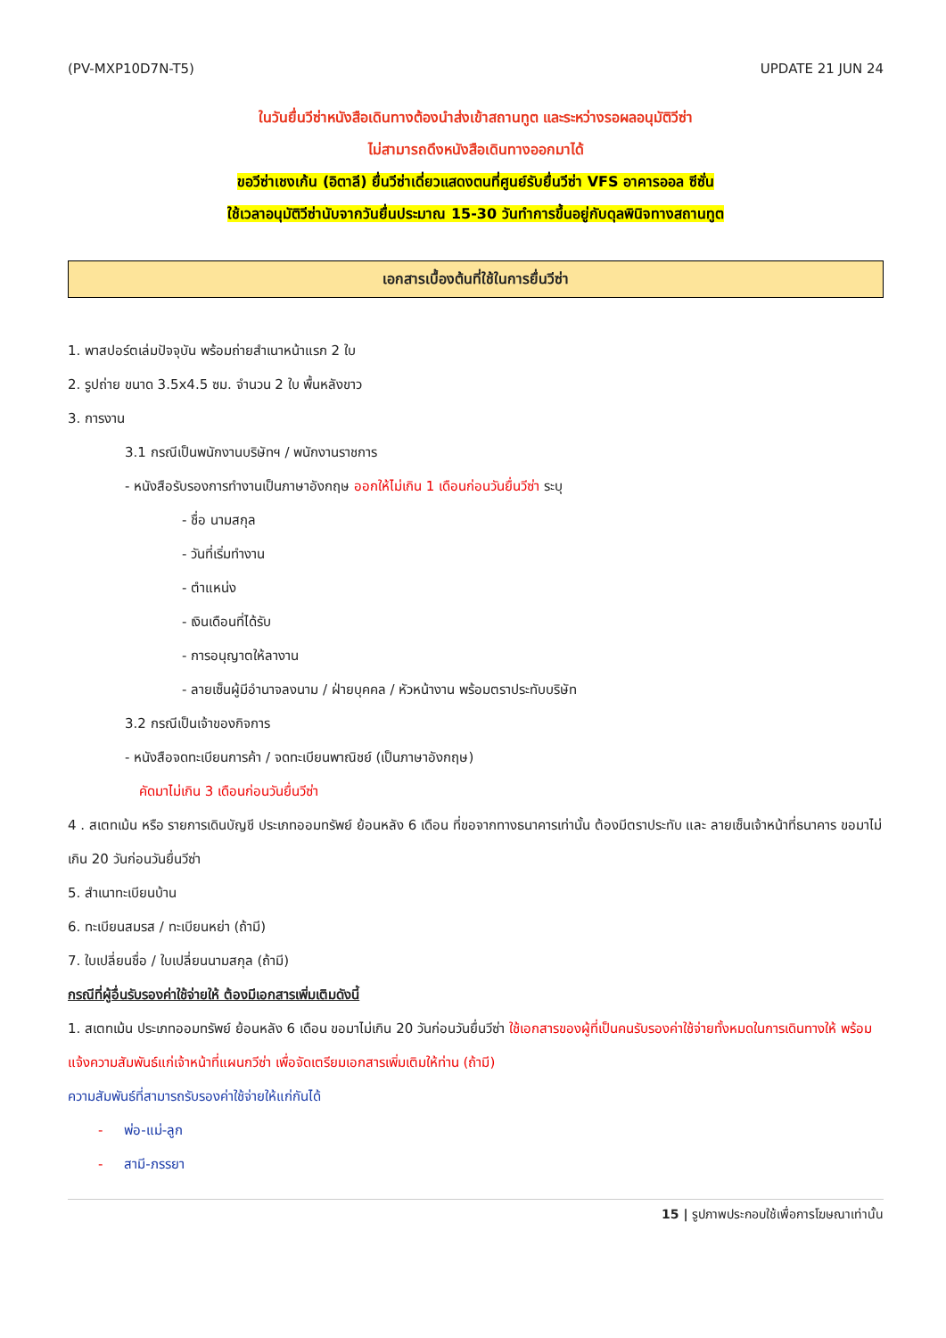(PV-MXP10D7N-T5) UPDATE 21 JUN 24
ในวันยื่นวีซ่าหนังสือเดินทางต้องนำส่งเข้าสถานทูต และระหว่างรอผลอนุมัติวีซ่า
ไม่สามารถดึงหนังสือเดินทางออกมาได้
ขอวีซ่าเชงเก้น (อิตาลี) ยื่นวีซ่าเดี่ยวแสดงตนที่ศูนย์รับยื่นวีซ่า VFS อาคารออล ซีซั่น
ใช้เวลาอนุมัติวีซ่านับจากวันยื่นประมาณ 15-30 วันทำการขึ้นอยู่กับดุลพินิจทางสถานทูต
เอกสารเบื้องต้นที่ใช้ในการยื่นวีซ่า
1. พาสปอร์ตเล่มปัจจุบัน พร้อมถ่ายสำเนาหน้าแรก 2 ใบ
2. รูปถ่าย ขนาด 3.5x4.5 ซม. จำนวน 2 ใบ พื้นหลังขาว
3. การงาน
3.1 กรณีเป็นพนักงานบริษัทฯ / พนักงานราชการ
- หนังสือรับรองการทำงานเป็นภาษาอังกฤษ ออกให้ไม่เกิน 1 เดือนก่อนวันยื่นวีซ่า ระบุ
- ชื่อ นามสกุล
- วันที่เริ่มทำงาน
- ตำแหน่ง
- เงินเดือนที่ได้รับ
- การอนุญาตให้ลางาน
- ลายเซ็นผู้มีอำนาจลงนาม / ฝ่ายบุคคล / หัวหน้างาน พร้อมตราประทับบริษัท
3.2 กรณีเป็นเจ้าของกิจการ
- หนังสือจดทะเบียนการค้า / จดทะเบียนพาณิชย์ (เป็นภาษาอังกฤษ)
คัดมาไม่เกิน 3 เดือนก่อนวันยื่นวีซ่า
4 . สเตทเม้น หรือ รายการเดินบัญชี ประเภทออมทรัพย์ ย้อนหลัง 6 เดือน ที่ขอจากทางธนาคารเท่านั้น ต้องมีตราประทับ และ ลายเซ็นเจ้าหน้าที่ธนาคาร ขอมาไม่เกิน 20 วันก่อนวันยื่นวีซ่า
5. สำเนาทะเบียนบ้าน
6. ทะเบียนสมรส / ทะเบียนหย่า (ถ้ามี)
7. ใบเปลี่ยนชื่อ / ใบเปลี่ยนนามสกุล (ถ้ามี)
กรณีที่ผู้อื่นรับรองค่าใช้จ่ายให้ ต้องมีเอกสารเพิ่มเติมดังนี้
1. สเตทเม้น ประเภทออมทรัพย์ ย้อนหลัง 6 เดือน ขอมาไม่เกิน 20 วันก่อนวันยื่นวีซ่า ใช้เอกสารของผู้ที่เป็นคนรับรองค่าใช้จ่ายทั้งหมดในการเดินทางให้ พร้อมแจ้งความสัมพันธ์แก่เจ้าหน้าที่แผนกวีซ่า เพื่อจัดเตรียมเอกสารเพิ่มเติมให้ท่าน (ถ้ามี)
ความสัมพันธ์ที่สามารถรับรองค่าใช้จ่ายให้แก่กันได้
- พ่อ-แม่-ลูก
- สามี-ภรรยา
15 | รูปภาพประกอบใช้เพื่อการโฆษณาเท่านั้น